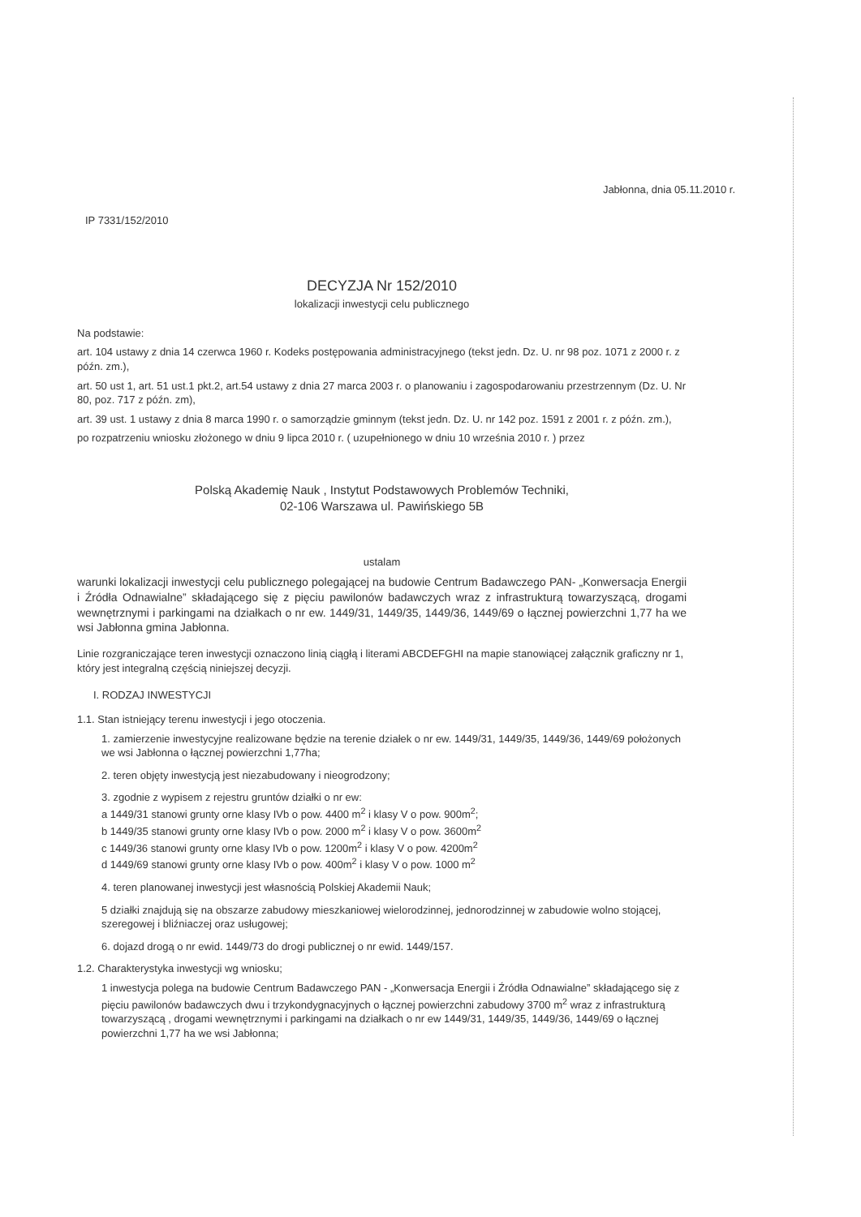Jabłonna, dnia 05.11.2010 r.
IP 7331/152/2010
DECYZJA Nr 152/2010
lokalizacji inwestycji celu publicznego
Na podstawie:
art. 104 ustawy z dnia 14 czerwca 1960 r. Kodeks postępowania administracyjnego (tekst jedn. Dz. U. nr 98 poz. 1071 z 2000 r. z późn. zm.),
art. 50 ust 1, art. 51 ust.1 pkt.2, art.54 ustawy z dnia 27 marca 2003 r. o planowaniu i zagospodarowaniu przestrzennym (Dz. U. Nr 80, poz. 717 z późn. zm),
art. 39 ust. 1 ustawy z dnia 8 marca 1990 r. o samorządzie gminnym (tekst jedn. Dz. U. nr 142 poz. 1591 z 2001 r. z późn. zm.),
po rozpatrzeniu wniosku złożonego w dniu 9 lipca 2010 r. ( uzupełnionego w dniu 10 września 2010 r. ) przez
Polską Akademię Nauk , Instytut Podstawowych Problemów Techniki,
02-106 Warszawa ul. Pawińskiego 5B
ustalam
warunki lokalizacji inwestycji celu publicznego polegającej na budowie Centrum Badawczego PAN- „Konwersacja Energii i Źródła Odnawialne” składającego się z pięciu pawilonów badawczych wraz z infrastrukturą towarzyszącą, drogami wewnętrznymi i parkingami na działkach o nr ew. 1449/31, 1449/35, 1449/36, 1449/69 o łącznej powierzchni 1,77 ha we wsi Jabłonna gmina Jabłonna.
Linie rozgraniczające teren inwestycji oznaczono linią ciągłą i literami ABCDEFGHI na mapie stanowiącej załącznik graficzny nr 1, który jest integralną częścią niniejszej decyzji.
I. RODZAJ INWESTYCJI
1.1. Stan istniejący terenu inwestycji i jego otoczenia.
1. zamierzenie inwestycyjne realizowane będzie na terenie działek o nr ew. 1449/31, 1449/35, 1449/36, 1449/69 położonych we wsi Jabłonna o łącznej powierzchni 1,77ha;
2. teren objęty inwestycją jest niezabudowany i nieogrodzony;
3. zgodnie z wypisem z rejestru gruntów działki o nr ew:
a 1449/31 stanowi grunty orne klasy IVb o pow. 4400 m<sup>2</sup> i klasy V o pow. 900m<sup>2</sup>;
b 1449/35 stanowi grunty orne klasy IVb o pow. 2000 m<sup>2</sup> i klasy V o pow. 3600m<sup>2</sup>
c 1449/36 stanowi grunty orne klasy IVb o pow. 1200m<sup>2</sup> i klasy V o pow. 4200m<sup>2</sup>
d 1449/69 stanowi grunty orne klasy IVb o pow. 400m<sup>2</sup> i klasy V o pow. 1000 m<sup>2</sup>
4. teren planowanej inwestycji jest własnością Polskiej Akademii Nauk;
5 działki znajdują się na obszarze zabudowy mieszkaniowej wielorodzinnej, jednorodzinnej w zabudowie wolno stojącej, szeregowej i bliźniaczej oraz usługowej;
6. dojazd drogą o nr ewid. 1449/73 do drogi publicznej o nr ewid. 1449/157.
1.2. Charakterystyka inwestycji wg wniosku;
1 inwestycja polega na budowie Centrum Badawczego PAN - „Konwersacja Energii i Źródła Odnawialne” składającego się z pięciu pawilonów badawczych dwu i trzykondygnacyjnych o łącznej powierzchni zabudowy 3700 m<sup>2</sup> wraz z infrastrukturą towarzyszącą , drogami wewnętrznymi i parkingami na działkach o nr ew 1449/31, 1449/35, 1449/36, 1449/69 o łącznej powierzchni 1,77 ha we wsi Jabłonna;